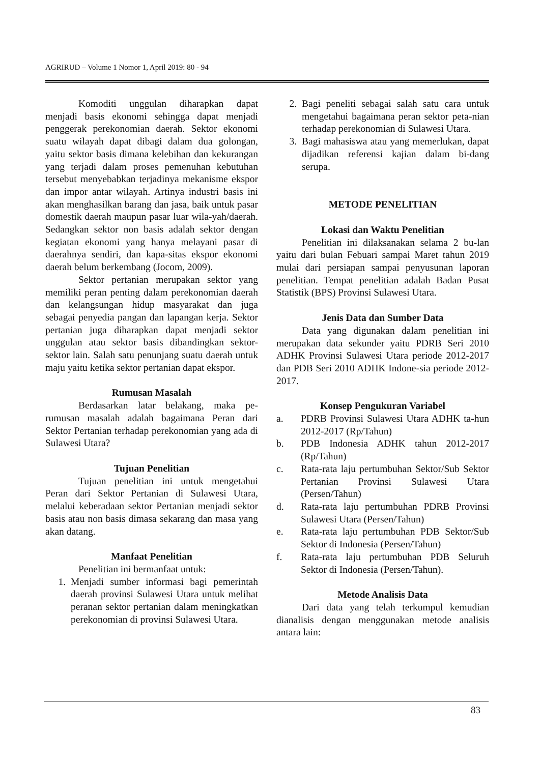AGRIRUD – Volume 1 Nomor 1, April 2019: 80 - 94
Komoditi unggulan diharapkan dapat menjadi basis ekonomi sehingga dapat menjadi penggerak perekonomian daerah. Sektor ekonomi suatu wilayah dapat dibagi dalam dua golongan, yaitu sektor basis dimana kelebihan dan kekurangan yang terjadi dalam proses pemenuhan kebutuhan tersebut menyebabkan terjadinya mekanisme ekspor dan impor antar wilayah. Artinya industri basis ini akan menghasilkan barang dan jasa, baik untuk pasar domestik daerah maupun pasar luar wila-yah/daerah. Sedangkan sektor non basis adalah sektor dengan kegiatan ekonomi yang hanya melayani pasar di daerahnya sendiri, dan kapa-sitas ekspor ekonomi daerah belum berkembang (Jocom, 2009).
Sektor pertanian merupakan sektor yang memiliki peran penting dalam perekonomian daerah dan kelangsungan hidup masyarakat dan juga sebagai penyedia pangan dan lapangan kerja. Sektor pertanian juga diharapkan dapat menjadi sektor unggulan atau sektor basis dibandingkan sektor-sektor lain. Salah satu penunjang suatu daerah untuk maju yaitu ketika sektor pertanian dapat ekspor.
Rumusan Masalah
Berdasarkan latar belakang, maka pe-rumusan masalah adalah bagaimana Peran dari Sektor Pertanian terhadap perekonomian yang ada di Sulawesi Utara?
Tujuan Penelitian
Tujuan penelitian ini untuk mengetahui Peran dari Sektor Pertanian di Sulawesi Utara, melalui keberadaan sektor Pertanian menjadi sektor basis atau non basis dimasa sekarang dan masa yang akan datang.
Manfaat Penelitian
Penelitian ini bermanfaat untuk:
1. Menjadi sumber informasi bagi pemerintah daerah provinsi Sulawesi Utara untuk melihat peranan sektor pertanian dalam meningkatkan perekonomian di provinsi Sulawesi Utara.
2. Bagi peneliti sebagai salah satu cara untuk mengetahui bagaimana peran sektor peta-nian terhadap perekonomian di Sulawesi Utara.
3. Bagi mahasiswa atau yang memerlukan, dapat dijadikan referensi kajian dalam bi-dang serupa.
METODE PENELITIAN
Lokasi dan Waktu Penelitian
Penelitian ini dilaksanakan selama 2 bu-lan yaitu dari bulan Febuari sampai Maret tahun 2019 mulai dari persiapan sampai penyusunan laporan penelitian. Tempat penelitian adalah Badan Pusat Statistik (BPS) Provinsi Sulawesi Utara.
Jenis Data dan Sumber Data
Data yang digunakan dalam penelitian ini merupakan data sekunder yaitu PDRB Seri 2010 ADHK Provinsi Sulawesi Utara periode 2012-2017 dan PDB Seri 2010 ADHK Indone-sia periode 2012-2017.
Konsep Pengukuran Variabel
a. PDRB Provinsi Sulawesi Utara ADHK ta-hun 2012-2017 (Rp/Tahun)
b. PDB Indonesia ADHK tahun 2012-2017 (Rp/Tahun)
c. Rata-rata laju pertumbuhan Sektor/Sub Sektor Pertanian Provinsi Sulawesi Utara (Persen/Tahun)
d. Rata-rata laju pertumbuhan PDRB Provinsi Sulawesi Utara (Persen/Tahun)
e. Rata-rata laju pertumbuhan PDB Sektor/Sub Sektor di Indonesia (Persen/Tahun)
f. Rata-rata laju pertumbuhan PDB Seluruh Sektor di Indonesia (Persen/Tahun).
Metode Analisis Data
Dari data yang telah terkumpul kemudian dianalisis dengan menggunakan metode analisis antara lain:
83